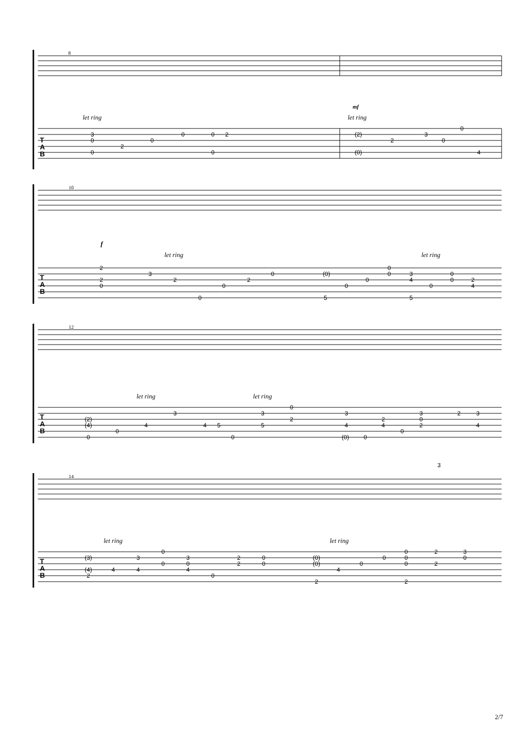8
let ring
let ring
mf
T
A
B
3
0
2
0
0
0
0
2
0
(2)
(0)
2
3
0
0
4
10
f
let ring
let ring
T
A
B
2
3
2
2
2
0
0
0
0
(0)
0
0
0
0
5
3
4
0
0
0
2
4
5
12
let ring
let ring
T
A
B
(2)
(4)
0
0
4
3
4
5
0
3
5
0
2
3
4
(0)
0
2
4
0
3
0
2
2
3
4
14
3
let ring
let ring
T
A
B
(3)
(4)
2
4
3
4
0
0
3
0
4
0
2
2
0
0
(0)
(0)
2
4
0
0
0
0
0
2
2
2
3
0
2/7